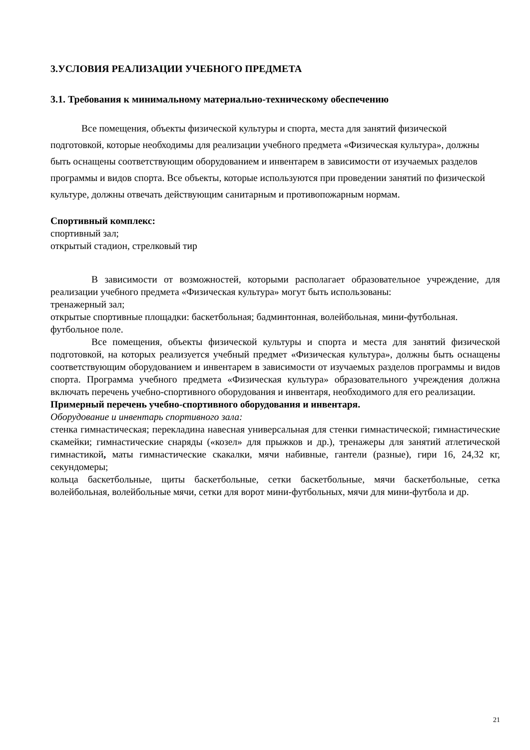3.УСЛОВИЯ РЕАЛИЗАЦИИ УЧЕБНОГО ПРЕДМЕТА
3.1. Требования к минимальному материально-техническому обеспечению
Все помещения, объекты физической культуры и спорта, места для занятий физической подготовкой, которые необходимы для реализации учебного предмета «Физическая культура», должны быть оснащены соответствующим оборудованием и инвентарем в зависимости от изучаемых разделов программы и видов спорта. Все объекты, которые используются при проведении занятий по физической культуре, должны отвечать действующим санитарным и противопожарным нормам.
Спортивный комплекс:
спортивный зал;
открытый стадион, стрелковый тир
В зависимости от возможностей, которыми располагает образовательное учреждение, для реализации учебного предмета «Физическая культура» могут быть использованы:
тренажерный зал;
открытые спортивные площадки: баскетбольная; бадминтонная, волейбольная, мини-футбольная.
футбольное поле.
Все помещения, объекты физической культуры и спорта и места для занятий физической подготовкой, на которых реализуется учебный предмет «Физическая культура», должны быть оснащены соответствующим оборудованием и инвентарем в зависимости от изучаемых разделов программы и видов спорта. Программа учебного предмета «Физическая культура» образовательного учреждения должна включать перечень учебно-спортивного оборудования и инвентаря, необходимого для его реализации.
Примерный перечень учебно-спортивного оборудования и инвентаря.
Оборудование и инвентарь спортивного зала:
стенка гимнастическая; перекладина навесная универсальная для стенки гимнастической; гимнастические скамейки; гимнастические снаряды («козел» для прыжков и др.), тренажеры для занятий атлетической гимнастикой, маты гимнастические скакалки, мячи набивные, гантели (разные), гири 16, 24,32 кг, секундомеры;
кольца баскетбольные, щиты баскетбольные, сетки баскетбольные, мячи баскетбольные, сетка волейбольная, волейбольные мячи, сетки для ворот мини-футбольных, мячи для мини-футбола и др.
21